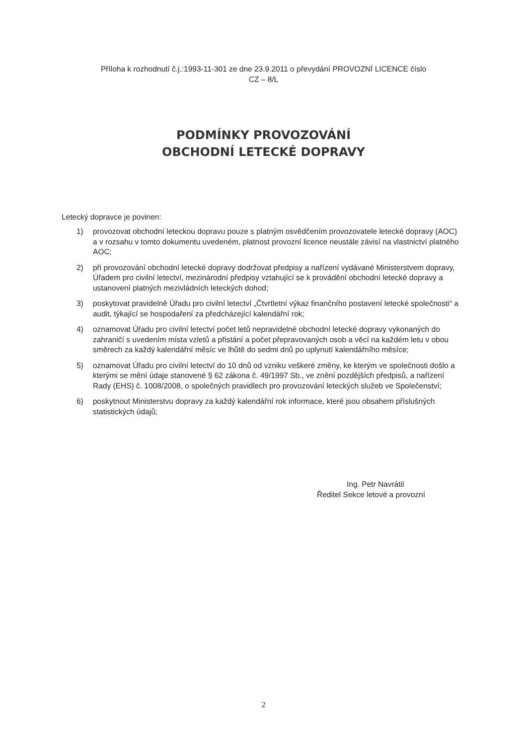Příloha k rozhodnutí č.j.:1993-11-301 ze dne 23.9.2011 o převydání PROVOZNÍ LICENCE číslo
CZ – 8/L
PODMÍNKY PROVOZOVÁNÍ
OBCHODNÍ LETECKÉ DOPRAVY
Letecký dopravce je povinen:
1) provozovat obchodní leteckou dopravu pouze s platným osvědčením provozovatele letecké dopravy (AOC) a v rozsahu v tomto dokumentu uvedeném, platnost provozní licence neustále závisí na vlastnictví platného AOC;
2) při provozování obchodní letecké dopravy dodržovat předpisy a nařízení vydávané Ministerstvem dopravy, Úřadem pro civilní letectví, mezinárodní předpisy vztahující se k provádění obchodní letecké dopravy a ustanovení platných mezivládních leteckých dohod;
3) poskytovat pravidelně Úřadu pro civilní letectví „Čtvrtletní výkaz finančního postavení letecké společnosti“ a audit, týkající se hospodaření za předcházející kalendářní rok;
4) oznamovat Úřadu pro civilní letectví počet letů nepravidelné obchodní letecké dopravy vykonaných do zahraničí s uvedením místa vzletů a přistání a počet přepravovaných osob a věcí na každém letu v obou směrech za každý kalendářní měsíc ve lhůtě do sedmi dnů po uplynutí kalendářního měsíce;
5) oznamovat Úřadu pro civilní letectví do 10 dnů od vzniku veškeré změny, ke kterým ve společnosti došlo a kterými se mění údaje stanovené § 62 zákona č. 49/1997 Sb., ve znění pozdějších předpisů, a nařízení Rady (EHS) č. 1008/2008, o společných pravidlech pro provozování leteckých služeb ve Společenství;
6) poskytnout Ministerstvu dopravy za každý kalendářní rok informace, které jsou obsahem příslušných statistických údajů;
Ing. Petr Navrátil
Ředitel Sekce letové a provozní
2